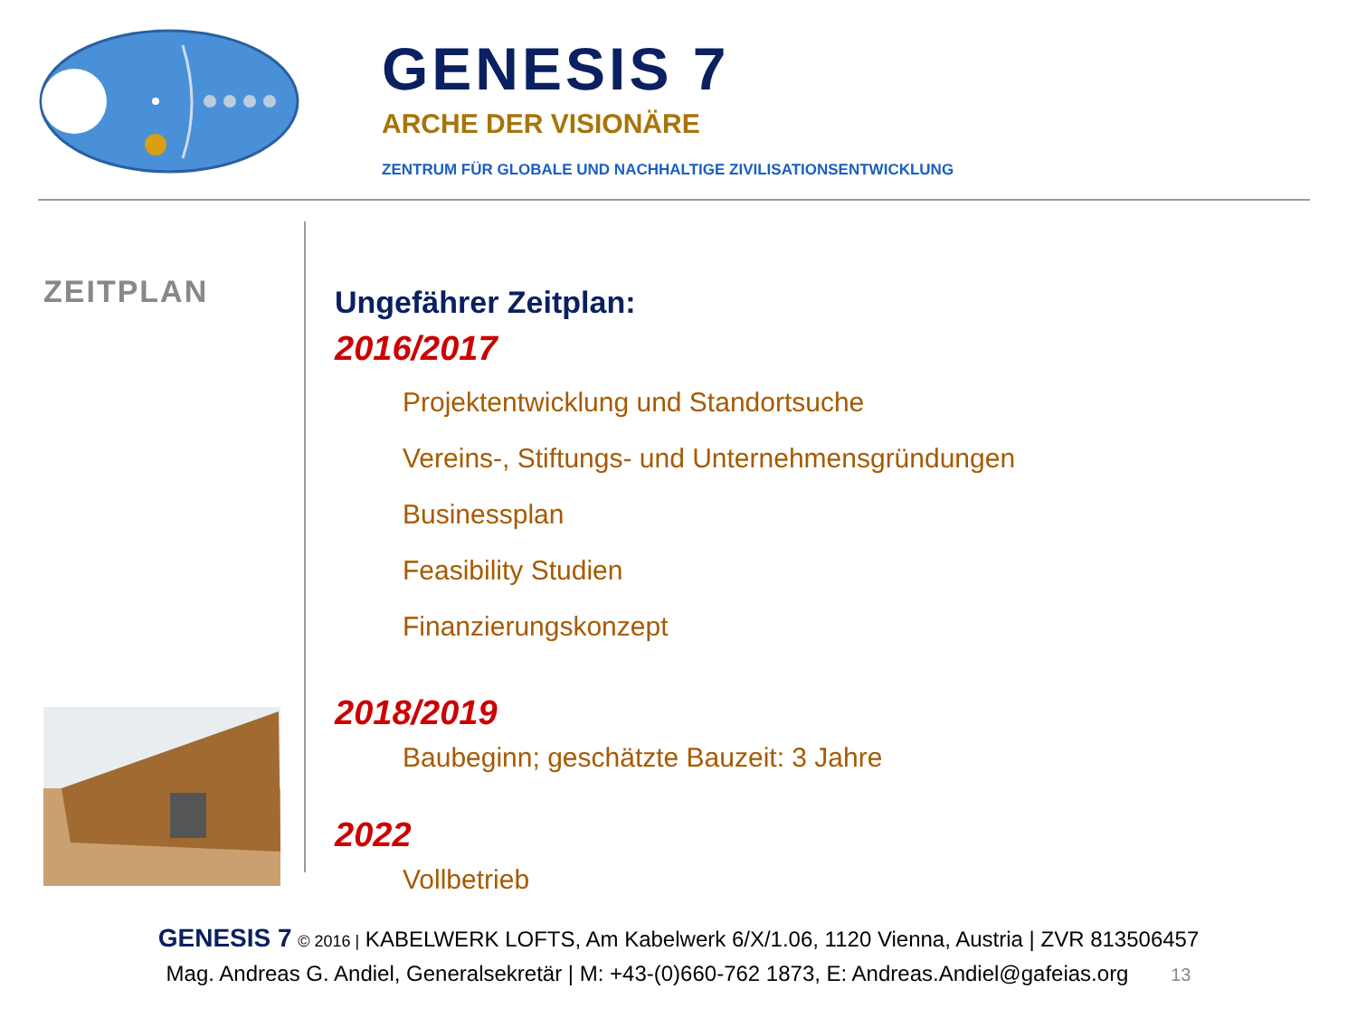GENESIS 7
ARCHE DER VISIONÄRE
ZENTRUM FÜR GLOBALE UND NACHHALTIGE ZIVILISATIONSENTWICKLUNG
ZEITPLAN
Ungefährer Zeitplan:
2016/2017
Projektentwicklung und Standortsuche
Vereins-, Stiftungs- und Unternehmensgründungen
Businessplan
Feasibility Studien
Finanzierungskonzept
2018/2019
Baubeginn; geschätzte Bauzeit: 3 Jahre
2022
Vollbetrieb
GENESIS 7 © 2016 | KABELWERK LOFTS, Am Kabelwerk 6/X/1.06, 1120 Vienna, Austria | ZVR 813506457
Mag. Andreas G. Andiel, Generalsekretär | M: +43-(0)660-762 1873, E: Andreas.Andiel@gafeias.org 13